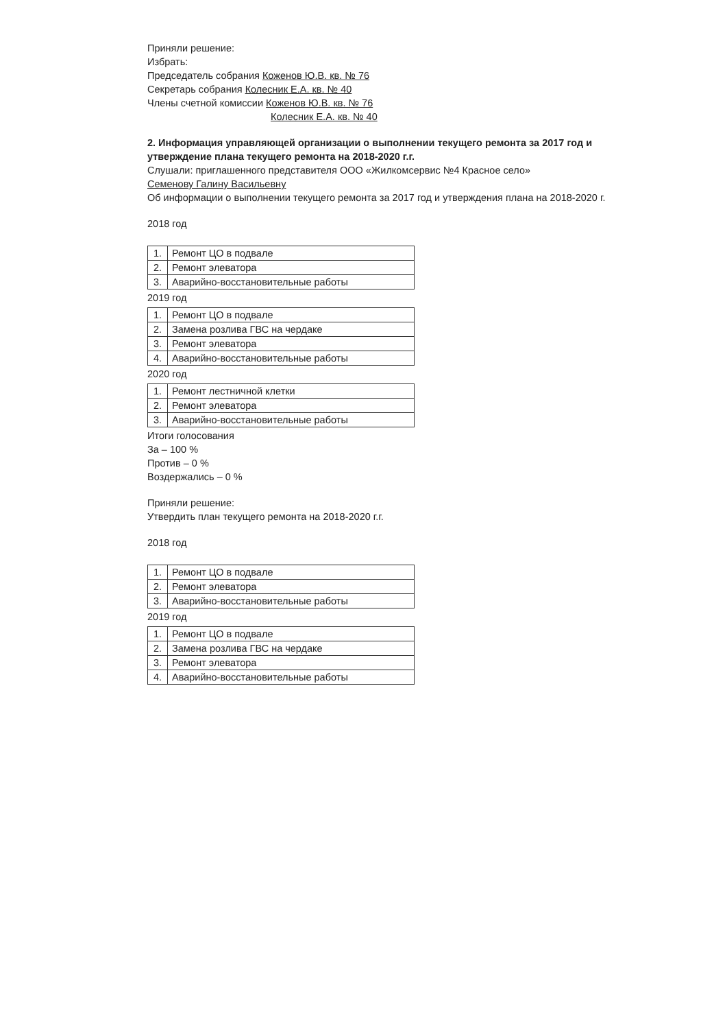Приняли решение:
Избрать:
Председатель собрания Коженов Ю.В. кв. № 76
Секретарь собрания Колесник Е.А. кв. № 40
Члены счетной комиссии Коженов Ю.В. кв. № 76
Колесник Е.А. кв. № 40
2. Информация управляющей организации о выполнении текущего ремонта за 2017 год и утверждение плана текущего ремонта на 2018-2020 г.г.
Слушали: приглашенного представителя ООО «Жилкомсервис №4 Красное село»
Семенову Галину Васильевну
Об информации о выполнении текущего ремонта за 2017 год и утверждения плана на 2018-2020 г.
2018 год
| 1. | Ремонт ЦО в подвале |
| 2. | Ремонт элеватора |
| 3. | Аварийно-восстановительные работы |
2019 год
| 1. | Ремонт ЦО в подвале |
| 2. | Замена розлива ГВС на чердаке |
| 3. | Ремонт элеватора |
| 4. | Аварийно-восстановительные работы |
2020 год
| 1. | Ремонт лестничной клетки |
| 2. | Ремонт элеватора |
| 3. | Аварийно-восстановительные работы |
Итоги голосования
За – 100 %
Против – 0 %
Воздержались – 0 %
Приняли решение:
Утвердить план текущего ремонта на 2018-2020 г.г.
2018 год
| 1. | Ремонт ЦО в подвале |
| 2. | Ремонт элеватора |
| 3. | Аварийно-восстановительные работы |
2019 год
| 1. | Ремонт ЦО в подвале |
| 2. | Замена розлива ГВС на чердаке |
| 3. | Ремонт элеватора |
| 4. | Аварийно-восстановительные работы |